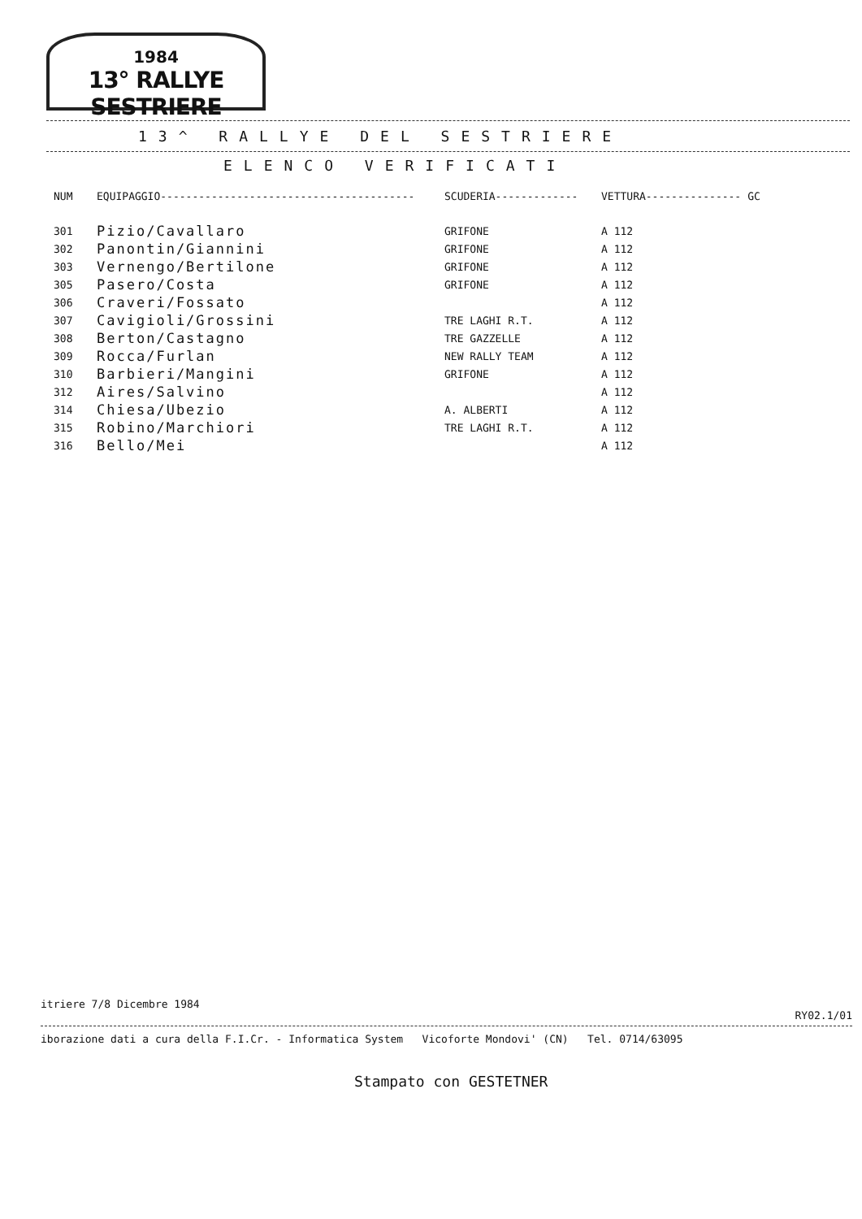1984
13° RALLYE SESTRIERE
13^ RALLYE DEL SESTRIERE
ELENCO VERIFICATI
| NUM | EQUIPAGGIO---------------------------------------- | SCUDERIA------------- | VETTURA--------------- | GC |
| --- | --- | --- | --- | --- |
| 301 | Pizio/Cavallaro | GRIFONE | A 112 | |
| 302 | Panontin/Giannini | GRIFONE | A 112 | |
| 303 | Vernengo/Bertilone | GRIFONE | A 112 | |
| 305 | Pasero/Costa | GRIFONE | A 112 | |
| 306 | Craveri/Fossato | | A 112 | |
| 307 | Cavigioli/Grossini | TRE LAGHI R.T. | A 112 | |
| 308 | Berton/Castagno | TRE GAZZELLE | A 112 | |
| 309 | Rocca/Furlan | NEW RALLY TEAM | A 112 | |
| 310 | Barbieri/Mangini | GRIFONE | A 112 | |
| 312 | Aires/Salvino | | A 112 | |
| 314 | Chiesa/Ubezio | A. ALBERTI | A 112 | |
| 315 | Robino/Marchiori | TRE LAGHI R.T. | A 112 | |
| 316 | Bello/Mei | | A 112 | |
itriere 7/8 Dicembre 1984 RY02.1/01
iborazione dati a cura della F.I.Cr. - Informatica System Vicoforte Mondovi' (CN) Tel. 0714/63095
Stampato con GESTETNER